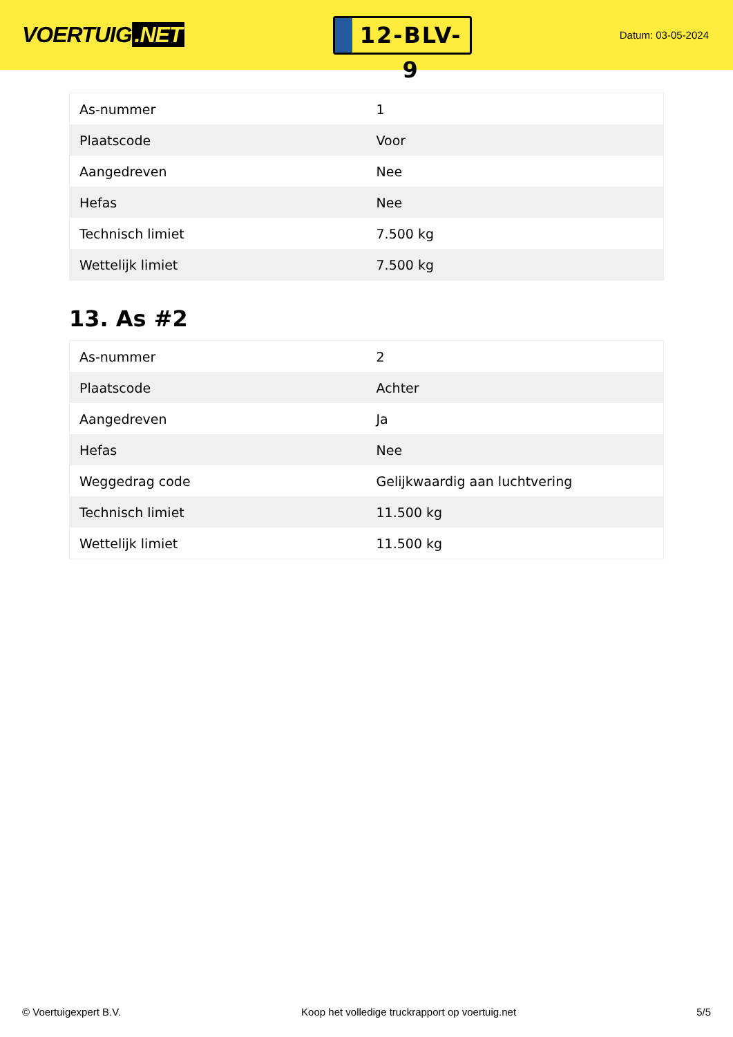VOERTUIG.NET
12-BLV-9
Datum: 03-05-2024
| As-nummer | 1 |
| Plaatscode | Voor |
| Aangedreven | Nee |
| Hefas | Nee |
| Technisch limiet | 7.500 kg |
| Wettelijk limiet | 7.500 kg |
13. As #2
| As-nummer | 2 |
| Plaatscode | Achter |
| Aangedreven | Ja |
| Hefas | Nee |
| Weggedrag code | Gelijkwaardig aan luchtvering |
| Technisch limiet | 11.500 kg |
| Wettelijk limiet | 11.500 kg |
© Voertuigexpert B.V. Koop het volledige truckrapport op voertuig.net 5/5